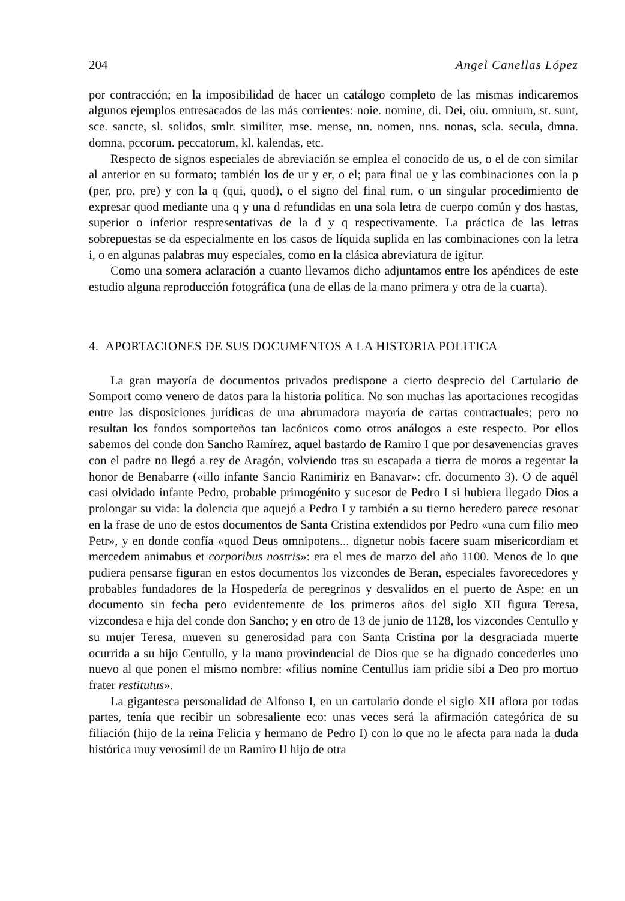204 Angel Canellas López
por contracción; en la imposibilidad de hacer un catálogo completo de las mismas indicaremos algunos ejemplos entresacados de las más corrientes: noie. nomine, di. Dei, oiu. omnium, st. sunt, sce. sancte, sl. solidos, smlr. similiter, mse. mense, nn. nomen, nns. nonas, scla. secula, dmna. domna, pccorum. peccatorum, kl. kalendas, etc.
Respecto de signos especiales de abreviación se emplea el conocido de us, o el de con similar al anterior en su formato; también los de ur y er, o el; para final ue y las combinaciones con la p (per, pro, pre) y con la q (qui, quod), o el signo del final rum, o un singular procedimiento de expresar quod mediante una q y una d refundidas en una sola letra de cuerpo común y dos hastas, superior o inferior respresentativas de la d y q respectivamente. La práctica de las letras sobrepuestas se da especialmente en los casos de líquida suplida en las combinaciones con la letra i, o en algunas palabras muy especiales, como en la clásica abreviatura de igitur.
Como una somera aclaración a cuanto llevamos dicho adjuntamos entre los apéndices de este estudio alguna reproducción fotográfica (una de ellas de la mano primera y otra de la cuarta).
4. APORTACIONES DE SUS DOCUMENTOS A LA HISTORIA POLITICA
La gran mayoría de documentos privados predispone a cierto desprecio del Cartulario de Somport como venero de datos para la historia política. No son muchas las aportaciones recogidas entre las disposiciones jurídicas de una abrumadora mayoría de cartas contractuales; pero no resultan los fondos somporteños tan lacónicos como otros análogos a este respecto. Por ellos sabemos del conde don Sancho Ramírez, aquel bastardo de Ramiro I que por desavenencias graves con el padre no llegó a rey de Aragón, volviendo tras su escapada a tierra de moros a regentar la honor de Benabarre («illo infante Sancio Ranimiriz en Banavar»: cfr. documento 3). O de aquél casi olvidado infante Pedro, probable primogénito y sucesor de Pedro I si hubiera llegado Dios a prolongar su vida: la dolencia que aquejó a Pedro I y también a su tierno heredero parece resonar en la frase de uno de estos documentos de Santa Cristina extendidos por Pedro «una cum filio meo Petr», y en donde confía «quod Deus omnipotens... dignetur nobis facere suam misericordiam et mercedem animabus et corporibus nostris»: era el mes de marzo del año 1100. Menos de lo que pudiera pensarse figuran en estos documentos los vizcondes de Beran, especiales favorecedores y probables fundadores de la Hospedería de peregrinos y desvalidos en el puerto de Aspe: en un documento sin fecha pero evidentemente de los primeros años del siglo XII figura Teresa, vizcondesa e hija del conde don Sancho; y en otro de 13 de junio de 1128, los vizcondes Centullo y su mujer Teresa, mueven su generosidad para con Santa Cristina por la desgraciada muerte ocurrida a su hijo Centullo, y la mano provindencial de Dios que se ha dignado concederles uno nuevo al que ponen el mismo nombre: «filius nomine Centullus iam pridie sibi a Deo pro mortuo frater restitutus».
La gigantesca personalidad de Alfonso I, en un cartulario donde el siglo XII aflora por todas partes, tenía que recibir un sobresaliente eco: unas veces será la afirmación categórica de su filiación (hijo de la reina Felicia y hermano de Pedro I) con lo que no le afecta para nada la duda histórica muy verosímil de un Ramiro II hijo de otra